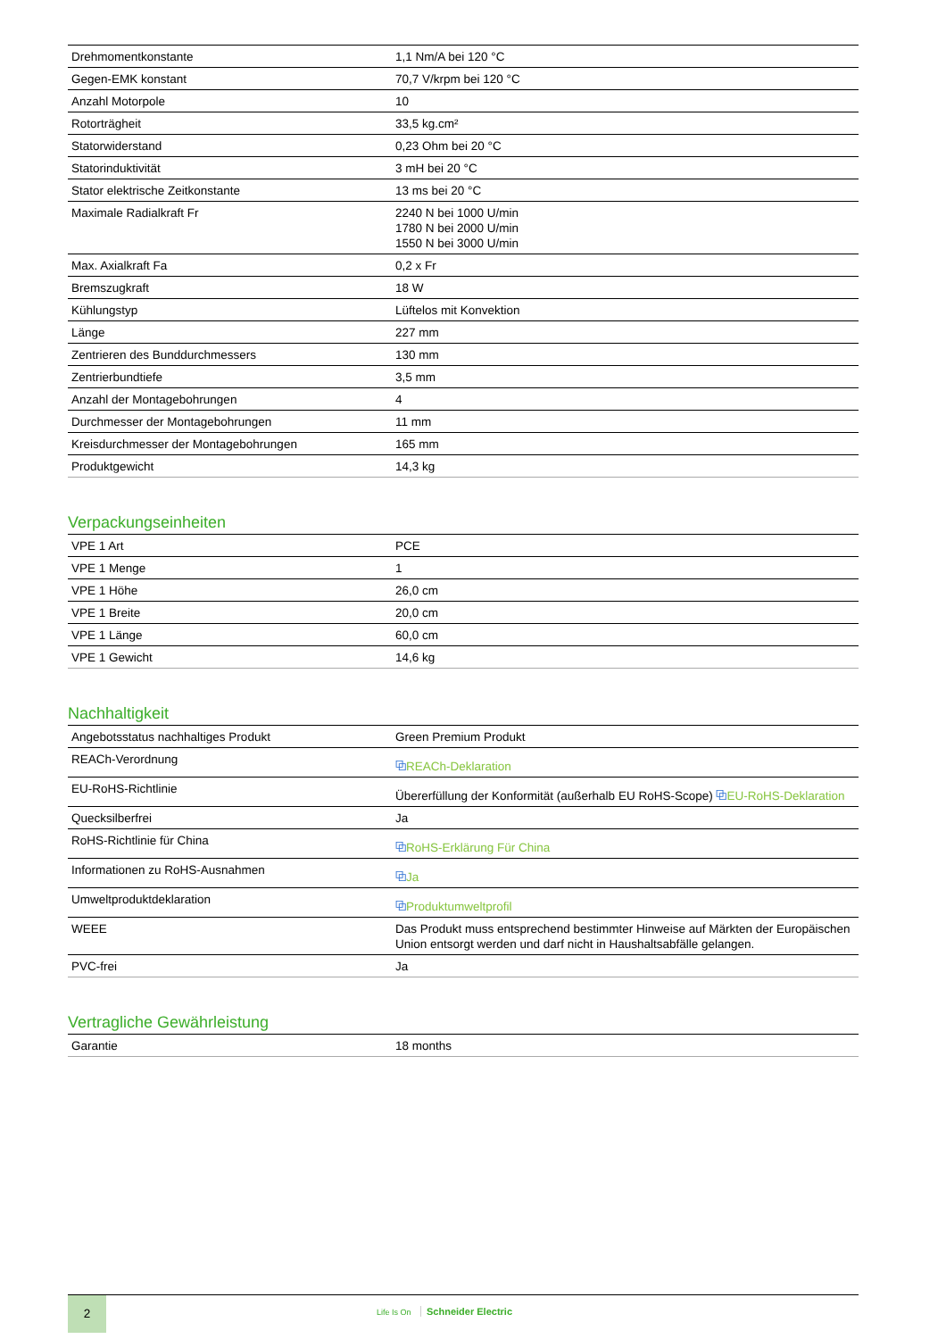| Drehmomentkonstante | 1,1 Nm/A bei 120 °C |
| Gegen-EMK konstant | 70,7 V/krpm bei 120 °C |
| Anzahl Motorpole | 10 |
| Rotorträgheit | 33,5 kg.cm² |
| Statorwiderstand | 0,23 Ohm bei 20 °C |
| Statorinduktivität | 3 mH bei 20 °C |
| Stator elektrische Zeitkonstante | 13 ms bei 20 °C |
| Maximale Radialkraft Fr | 2240 N bei 1000 U/min 1780 N bei 2000 U/min 1550 N bei 3000 U/min |
| Max. Axialkraft Fa | 0,2 x Fr |
| Bremszugkraft | 18 W |
| Kühlungstyp | Lüftelos mit Konvektion |
| Länge | 227 mm |
| Zentrieren des Bunddurchmessers | 130 mm |
| Zentrierbundtiefe | 3,5 mm |
| Anzahl der Montagebohrungen | 4 |
| Durchmesser der Montagebohrungen | 11 mm |
| Kreisdurchmesser der Montagebohrungen | 165 mm |
| Produktgewicht | 14,3 kg |
Verpackungseinheiten
| VPE 1 Art | PCE |
| VPE 1 Menge | 1 |
| VPE 1 Höhe | 26,0 cm |
| VPE 1 Breite | 20,0 cm |
| VPE 1 Länge | 60,0 cm |
| VPE 1 Gewicht | 14,6 kg |
Nachhaltigkeit
| Angebotsstatus nachhaltiges Produkt | Green Premium Produkt |
| REACh-Verordnung | ⧉ REACh-Deklaration |
| EU-RoHS-Richtlinie | Übererfüllung der Konformität (außerhalb EU RoHS-Scope) ⧉ EU-RoHS-Deklaration |
| Quecksilberfrei | Ja |
| RoHS-Richtlinie für China | ⧉ RoHS-Erklärung Für China |
| Informationen zu RoHS-Ausnahmen | ⧉ Ja |
| Umweltproduktdeklaration | ⧉ Produktumweltprofil |
| WEEE | Das Produkt muss entsprechend bestimmter Hinweise auf Märkten der Europäischen Union entsorgt werden und darf nicht in Haushaltsabfälle gelangen. |
| PVC-frei | Ja |
Vertragliche Gewährleistung
| Garantie | 18 months |
2
Life Is On Schneider Electric